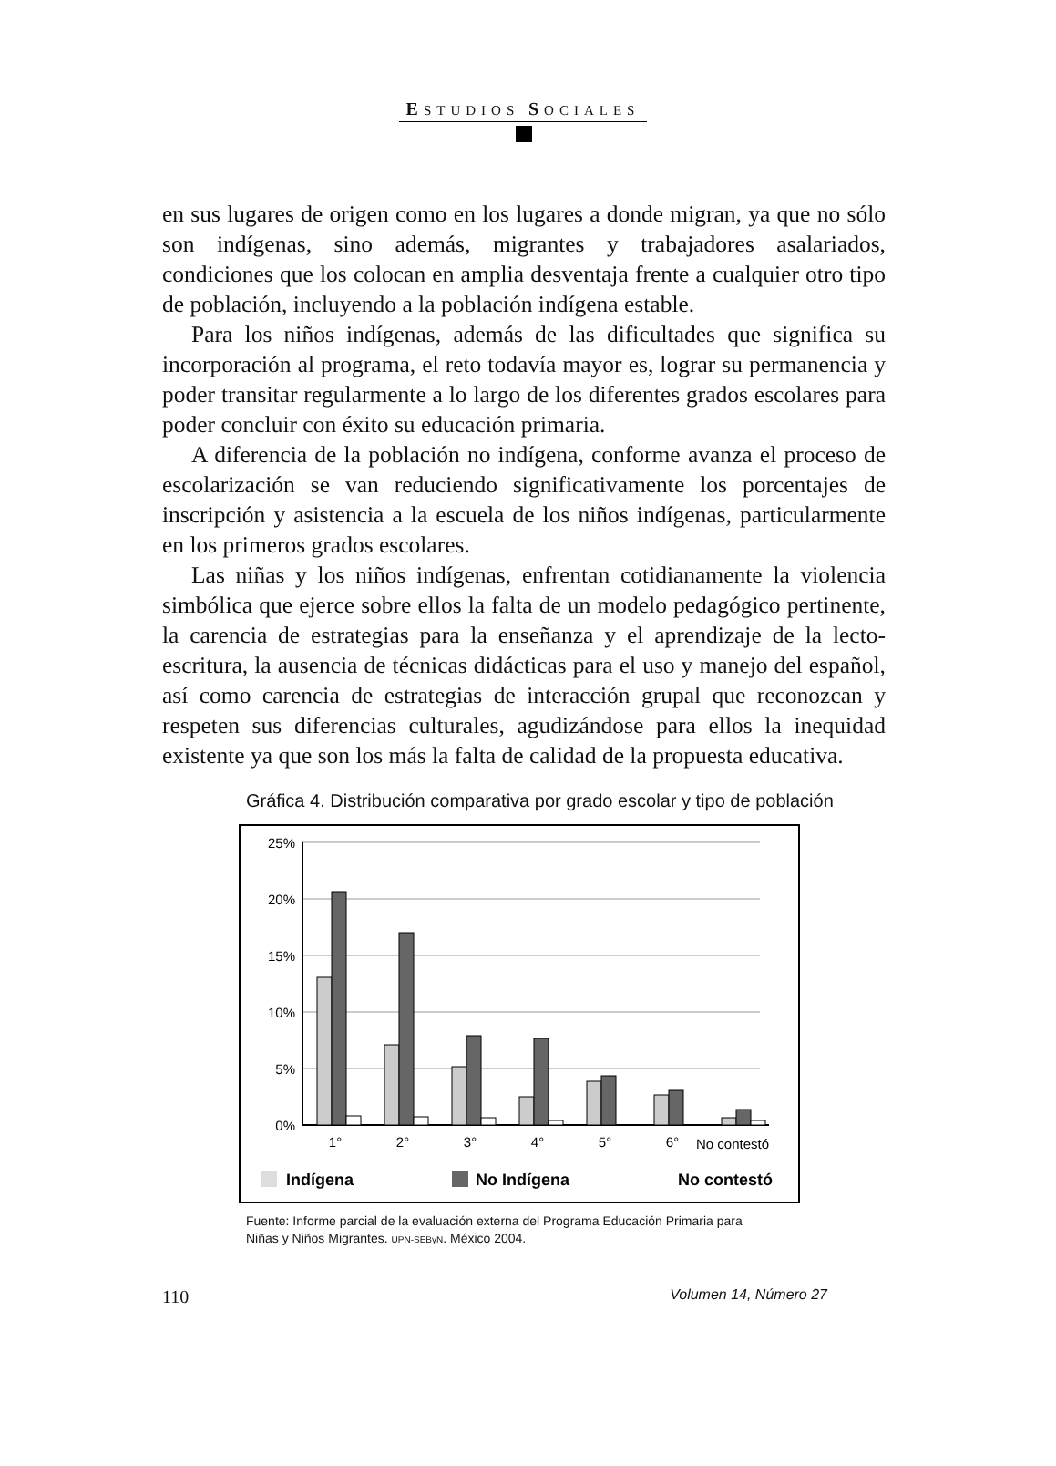ESTUDIOS SOCIALES
en sus lugares de origen como en los lugares a donde migran, ya que no sólo son indígenas, sino además, migrantes y trabajadores asalariados, condiciones que los colocan en amplia desventaja frente a cualquier otro tipo de población, incluyendo a la población indígena estable.
Para los niños indígenas, además de las dificultades que significa su incorporación al programa, el reto todavía mayor es, lograr su permanencia y poder transitar regularmente a lo largo de los diferentes grados escolares para poder concluir con éxito su educación primaria.
A diferencia de la población no indígena, conforme avanza el proceso de escolarización se van reduciendo significativamente los porcentajes de inscripción y asistencia a la escuela de los niños indígenas, particularmente en los primeros grados escolares.
Las niñas y los niños indígenas, enfrentan cotidianamente la violencia simbólica que ejerce sobre ellos la falta de un modelo pedagógico pertinente, la carencia de estrategias para la enseñanza y el aprendizaje de la lecto-escritura, la ausencia de técnicas didácticas para el uso y manejo del español, así como carencia de estrategias de interacción grupal que reconozcan y respeten sus diferencias culturales, agudizándose para ellos la inequidad existente ya que son los más la falta de calidad de la propuesta educativa.
Gráfica 4. Distribución comparativa por grado escolar y tipo de población
25%
20%
15%
10%
5%
0%
1°
2°
3°
4°
5°
6°
No contestó
Indígena
No Indígena
No contestó
Fuente: Informe parcial de la evaluación externa del Programa Educación Primaria para
Niñas y Niños Migrantes. UPN-SEByN. México 2004.
110 Volumen 14, Número 27